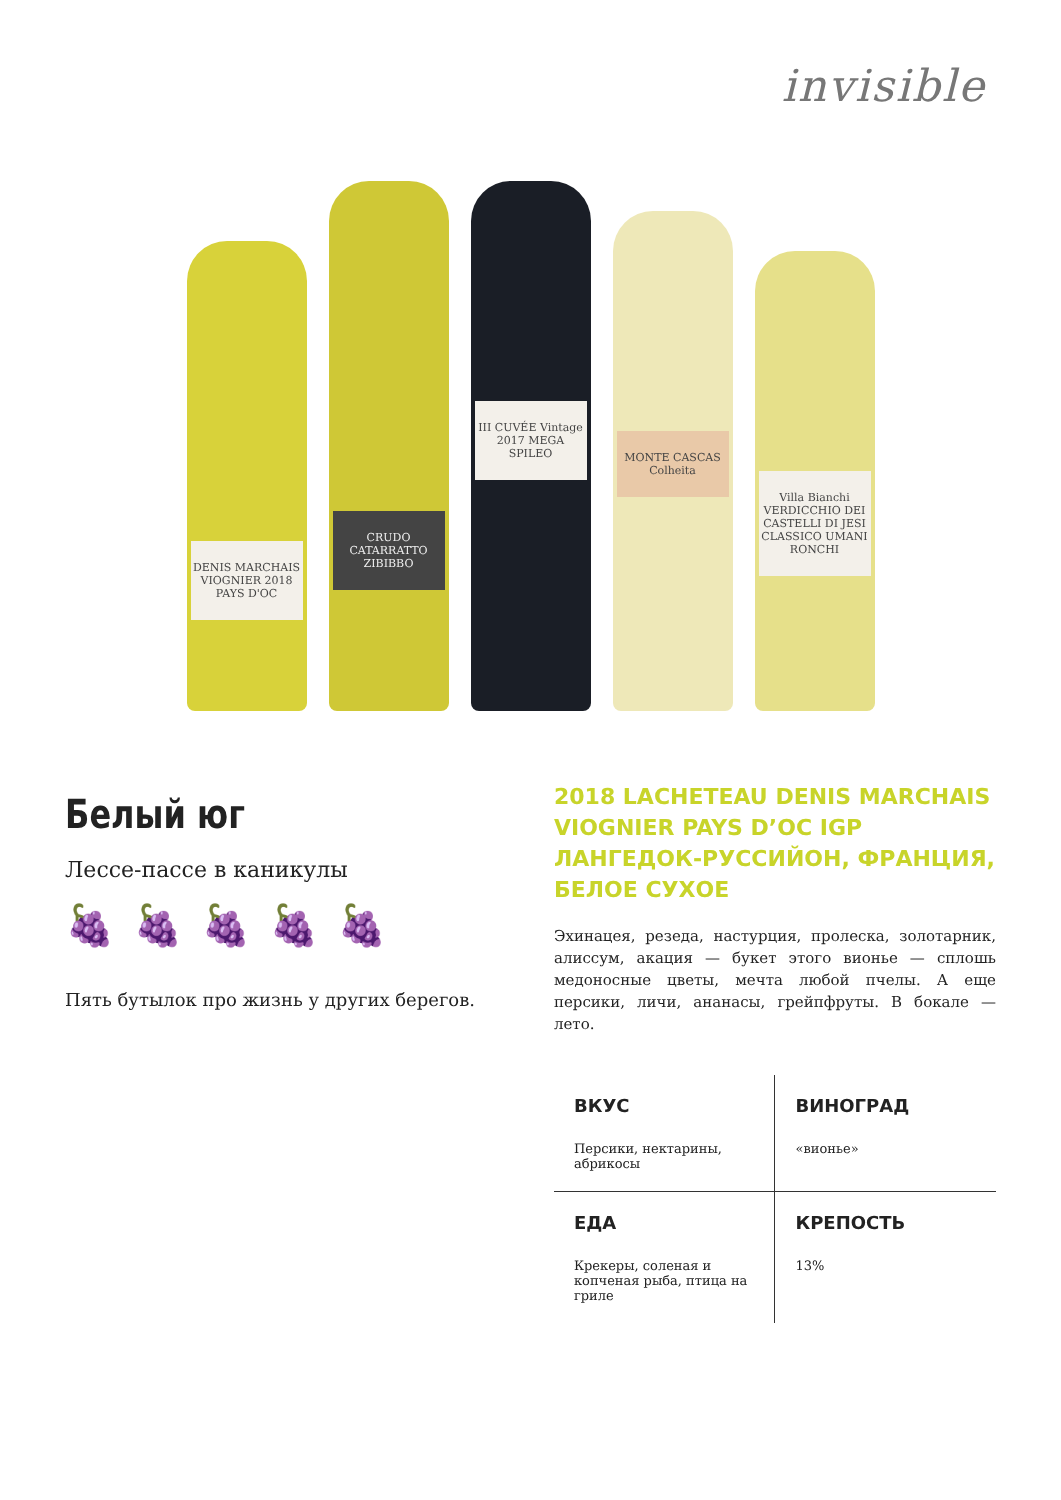invisible
DENIS MARCHAIS VIOGNIER 2018 PAYS D'OC
CRUDO CATARRATTO ZIBIBBO
III CUVÉE Vintage 2017 MEGA SPILEO
MONTE CASCAS Colheita
Villa Bianchi VERDICCHIO DEI CASTELLI DI JESI CLASSICO UMANI RONCHI
Белый юг
Лессе-пассе в каникулы
🍇🍇🍇🍇🍇
Пять бутылок про жизнь у других берегов.
2018 LACHETEAU DENIS MARCHAIS VIOGNIER PAYS D’OC IGP ЛАНГЕДОК-РУССИЙОН, ФРАНЦИЯ, БЕЛОЕ СУХОЕ
Эхинацея, резеда, настурция, пролеска, золотарник, алиссум, акация — букет этого вионье — сплошь медоносные цветы, мечта любой пчелы. А еще персики, личи, ананасы, грейпфруты. В бокале — лето.
| ВКУС Персики, нектарины, абрикосы | ВИНОГРАД «вионье» |
| ЕДА Крекеры, соленая и копченая рыба, птица на гриле | КРЕПОСТЬ 13% |